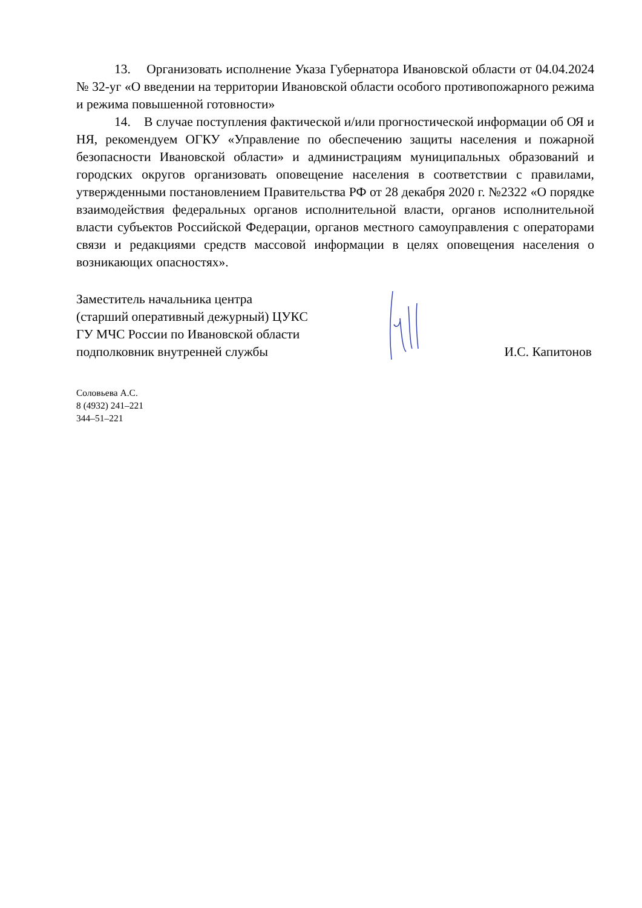13. Организовать исполнение Указа Губернатора Ивановской области от 04.04.2024 № 32-уг «О введении на территории Ивановской области особого противопожарного режима и режима повышенной готовности»
14. В случае поступления фактической и/или прогностической информации об ОЯ и НЯ, рекомендуем ОГКУ «Управление по обеспечению защиты населения и пожарной безопасности Ивановской области» и администрациям муниципальных образований и городских округов организовать оповещение населения в соответствии с правилами, утвержденными постановлением Правительства РФ от 28 декабря 2020 г. №2322 «О порядке взаимодействия федеральных органов исполнительной власти, органов исполнительной власти субъектов Российской Федерации, органов местного самоуправления с операторами связи и редакциями средств массовой информации в целях оповещения населения о возникающих опасностях».
Заместитель начальника центра
(старший оперативный дежурный) ЦУКС
ГУ МЧС России по Ивановской области
подполковник внутренней службы
И.С. Капитонов
Соловьева А.С.
8 (4932) 241–221
344–51–221